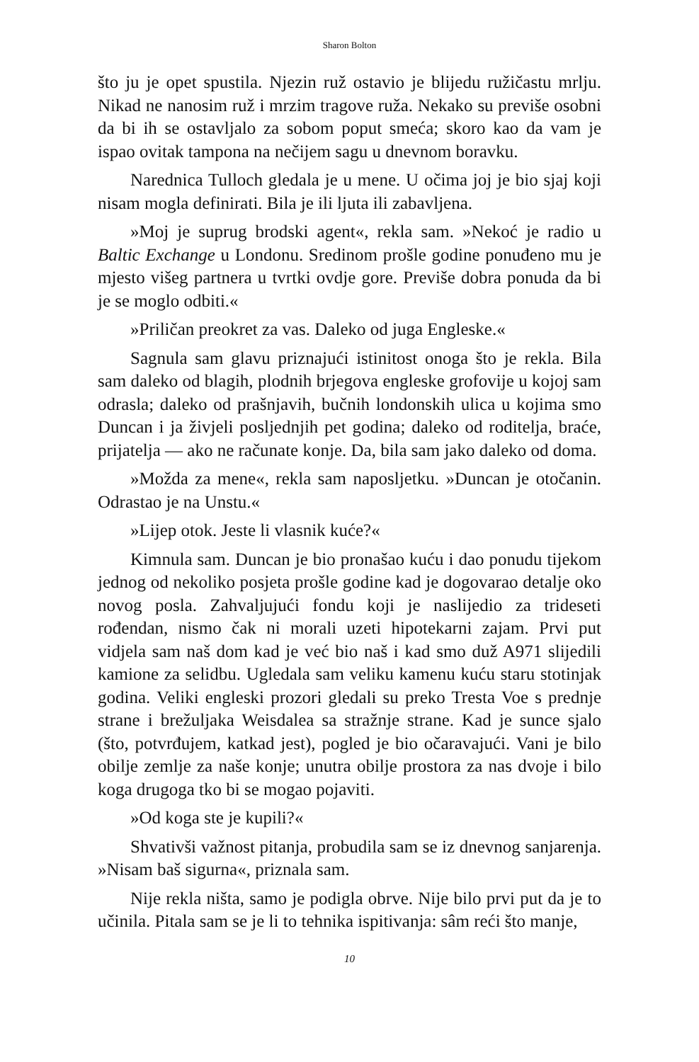Sharon Bolton
što ju je opet spustila. Njezin ruž ostavio je blijedu ružičastu mrlju. Nikad ne nanosim ruž i mrzim tragove ruža. Nekako su previše osob­ni da bi ih se ostavljalo za sobom poput smeća; skoro kao da vam je ispao ovitak tampona na nečijem sagu u dnevnom boravku.
Narednica Tulloch gledala je u mene. U očima joj je bio sjaj koji nisam mogla definirati. Bila je ili ljuta ili zabavljena.
»Moj je suprug brodski agent«, rekla sam. »Nekoć je radio u Baltic Exchange u Londonu. Sredinom prošle godine ponuđeno mu je mjesto višeg partnera u tvrtki ovdje gore. Previše dobra ponuda da bi je se moglo odbiti.«
»Priličan preokret za vas. Daleko od juga Engleske.«
Sagnula sam glavu priznajući istinitost onoga što je rekla. Bila sam daleko od blagih, plodnih brjegova engleske grofovije u kojoj sam odrasla; daleko od prašnjavih, bučnih londonskih ulica u kojima smo Duncan i ja živjeli posljednjih pet godina; daleko od roditelja, braće, prijatelja — ako ne računate konje. Da, bila sam jako daleko od doma.
»Možda za mene«, rekla sam naposljetku. »Duncan je otoča­nin. Odrastao je na Unstu.«
»Lijep otok. Jeste li vlasnik kuće?«
Kimnula sam. Duncan je bio pronašao kuću i dao ponudu ti­jekom jednog od nekoliko posjeta prošle godine kad je dogovarao detalje oko novog posla. Zahvaljujući fondu koji je naslijedio za tride­seti rođendan, nismo čak ni morali uzeti hipotekarni zajam. Prvi put vidjela sam naš dom kad je već bio naš i kad smo duž A971 slijedili kamione za selidbu. Ugledala sam veliku kamenu kuću staru stotinjak godina. Veliki engleski prozori gledali su preko Tresta Voe s prednje strane i brežuljaka Weisdalea sa stražnje strane. Kad je sunce sjalo (što, potvrđujem, katkad jest), pogled je bio očaravajući. Vani je bilo obilje zemlje za naše konje; unutra obilje prostora za nas dvoje i bilo koga drugoga tko bi se mogao pojaviti.
»Od koga ste je kupili?«
Shvativši važnost pitanja, probudila sam se iz dnevnog sanjare­nja. »Nisam baš sigurna«, priznala sam.
Nije rekla ništa, samo je podigla obrve. Nije bilo prvi put da je to učinila. Pitala sam se je li to tehnika ispitivanja: sâm reći što manje,
10